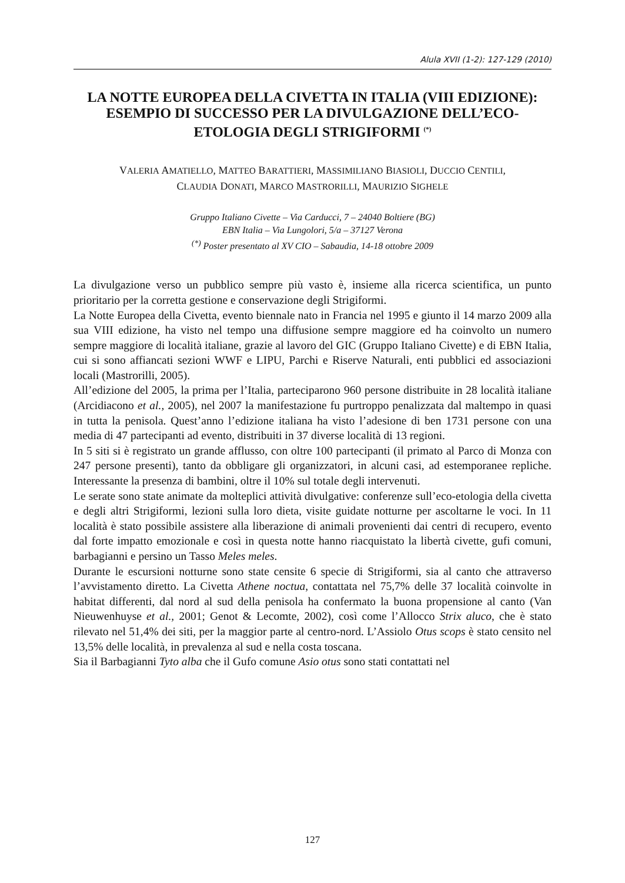Alula XVII (1-2): 127-129 (2010)
LA NOTTE EUROPEA DELLA CIVETTA IN ITALIA (VIII EDIZIONE): ESEMPIO DI SUCCESSO PER LA DIVULGAZIONE DELL’ECO-ETOLOGIA DEGLI STRIGIFORMI <sup>(*)</sup>
VALERIA AMATIELLO, MATTEO BARATTIERI, MASSIMILIANO BIASIOLI, DUCCIO CENTILI,
CLAUDIA DONATI, MARCO MASTRORILLI, MAURIZIO SIGHELE
Gruppo Italiano Civette – Via Carducci, 7 – 24040 Boltiere (BG)
EBN Italia – Via Lungolori, 5/a – 37127 Verona
<sup>(*)</sup> Poster presentato al XV CIO – Sabaudia, 14-18 ottobre 2009
La divulgazione verso un pubblico sempre più vasto è, insieme alla ricerca scientifica, un punto prioritario per la corretta gestione e conservazione degli Strigiformi.
La Notte Europea della Civetta, evento biennale nato in Francia nel 1995 e giunto il 14 marzo 2009 alla sua VIII edizione, ha visto nel tempo una diffusione sempre maggiore ed ha coinvolto un numero sempre maggiore di località italiane, grazie al lavoro del GIC (Gruppo Italiano Civette) e di EBN Italia, cui si sono affiancati sezioni WWF e LIPU, Parchi e Riserve Naturali, enti pubblici ed associazioni locali (Mastrorilli, 2005).
All’edizione del 2005, la prima per l’Italia, parteciparono 960 persone distribuite in 28 località italiane (Arcidiacono et al., 2005), nel 2007 la manifestazione fu purtroppo penalizzata dal maltempo in quasi in tutta la penisola. Quest’anno l’edizione italiana ha visto l’adesione di ben 1731 persone con una media di 47 partecipanti ad evento, distribuiti in 37 diverse località di 13 regioni.
In 5 siti si è registrato un grande afflusso, con oltre 100 partecipanti (il primato al Parco di Monza con 247 persone presenti), tanto da obbligare gli organizzatori, in alcuni casi, ad estemporanee repliche. Interessante la presenza di bambini, oltre il 10% sul totale degli intervenuti.
Le serate sono state animate da molteplici attività divulgative: conferenze sull’eco-etologia della civetta e degli altri Strigiformi, lezioni sulla loro dieta, visite guidate notturne per ascoltarne le voci. In 11 località è stato possibile assistere alla liberazione di animali provenienti dai centri di recupero, evento dal forte impatto emozionale e così in questa notte hanno riacquistato la libertà civette, gufi comuni, barbagianni e persino un Tasso Meles meles.
Durante le escursioni notturne sono state censite 6 specie di Strigiformi, sia al canto che attraverso l’avvistamento diretto. La Civetta Athene noctua, contattata nel 75,7% delle 37 località coinvolte in habitat differenti, dal nord al sud della penisola ha confermato la buona propensione al canto (Van Nieuwenhuyse et al., 2001; Genot & Lecomte, 2002), così come l’Allocco Strix aluco, che è stato rilevato nel 51,4% dei siti, per la maggior parte al centro-nord. L’Assiolo Otus scops è stato censito nel 13,5% delle località, in prevalenza al sud e nella costa toscana.
Sia il Barbagianni Tyto alba che il Gufo comune Asio otus sono stati contattati nel
127